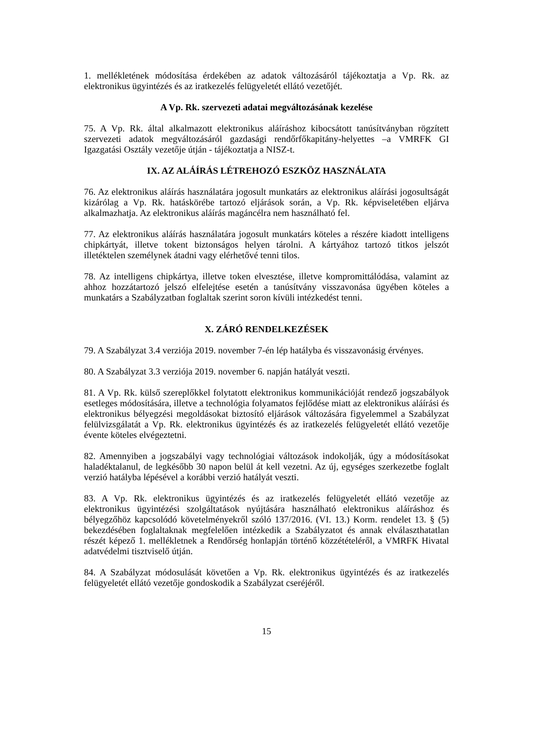1. mellékletének módosítása érdekében az adatok változásáról tájékoztatja a Vp. Rk. az elektronikus ügyintézés és az iratkezelés felügyeletét ellátó vezetőjét.
A Vp. Rk. szervezeti adatai megváltozásának kezelése
75. A Vp. Rk. által alkalmazott elektronikus aláíráshoz kibocsátott tanúsítványban rögzített szervezeti adatok megváltozásáról gazdasági rendőrfőkapitány-helyettes –a VMRFK GI Igazgatási Osztály vezetője útján - tájékoztatja a NISZ-t.
IX. AZ ALÁÍRÁS LÉTREHOZÓ ESZKÖZ HASZNÁLATA
76. Az elektronikus aláírás használatára jogosult munkatárs az elektronikus aláírási jogosultságát kizárólag a Vp. Rk. hatáskörébe tartozó eljárások során, a Vp. Rk. képviseletében eljárva alkalmazhatja. Az elektronikus aláírás magáncélra nem használható fel.
77. Az elektronikus aláírás használatára jogosult munkatárs köteles a részére kiadott intelligens chipkártyát, illetve tokent biztonságos helyen tárolni. A kártyához tartozó titkos jelszót illetéktelen személynek átadni vagy elérhetővé tenni tilos.
78. Az intelligens chipkártya, illetve token elvesztése, illetve kompromittálódása, valamint az ahhoz hozzátartozó jelszó elfelejtése esetén a tanúsítvány visszavonása ügyében köteles a munkatárs a Szabályzatban foglaltak szerint soron kívüli intézkedést tenni.
X. ZÁRÓ RENDELKEZÉSEK
79. A Szabályzat 3.4 verziója 2019. november 7-én lép hatályba és visszavonásig érvényes.
80. A Szabályzat 3.3 verziója 2019. november 6. napján hatályát veszti.
81. A Vp. Rk. külső szereplőkkel folytatott elektronikus kommunikációját rendező jogszabályok esetleges módosítására, illetve a technológia folyamatos fejlődése miatt az elektronikus aláírási és elektronikus bélyegzési megoldásokat biztosító eljárások változására figyelemmel a Szabályzat felülvizsgálatát a Vp. Rk. elektronikus ügyintézés és az iratkezelés felügyeletét ellátó vezetője évente köteles elvégeztetni.
82. Amennyiben a jogszabályi vagy technológiai változások indokolják, úgy a módosításokat haladéktalanul, de legkésőbb 30 napon belül át kell vezetni. Az új, egységes szerkezetbe foglalt verzió hatályba lépésével a korábbi verzió hatályát veszti.
83. A Vp. Rk. elektronikus ügyintézés és az iratkezelés felügyeletét ellátó vezetője az elektronikus ügyintézési szolgáltatások nyújtására használható elektronikus aláíráshoz és bélyegzőhöz kapcsolódó követelményekről szóló 137/2016. (VI. 13.) Korm. rendelet 13. § (5) bekezdésében foglaltaknak megfelelően intézkedik a Szabályzatot és annak elválaszthatatlan részét képező 1. mellékletnek a Rendőrség honlapján történő közzétételéről, a VMRFK Hivatal adatvédelmi tisztviselő útján.
84. A Szabályzat módosulását követően a Vp. Rk. elektronikus ügyintézés és az iratkezelés felügyeletét ellátó vezetője gondoskodik a Szabályzat cseréjéről.
15